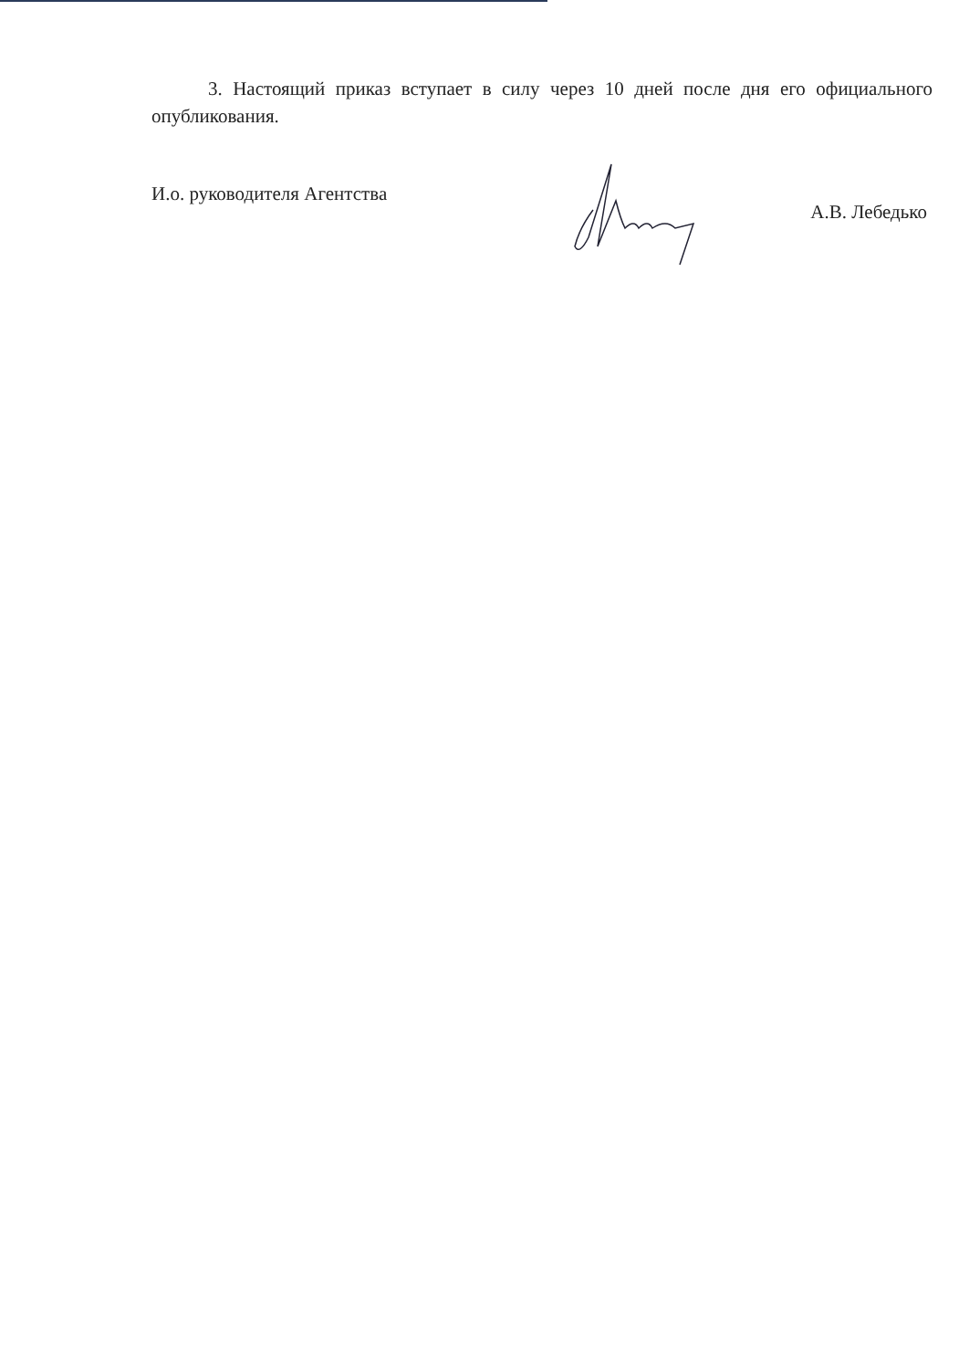3. Настоящий приказ вступает в силу через 10 дней после дня его официального опубликования.
И.о. руководителя Агентства А.В. Лебедько